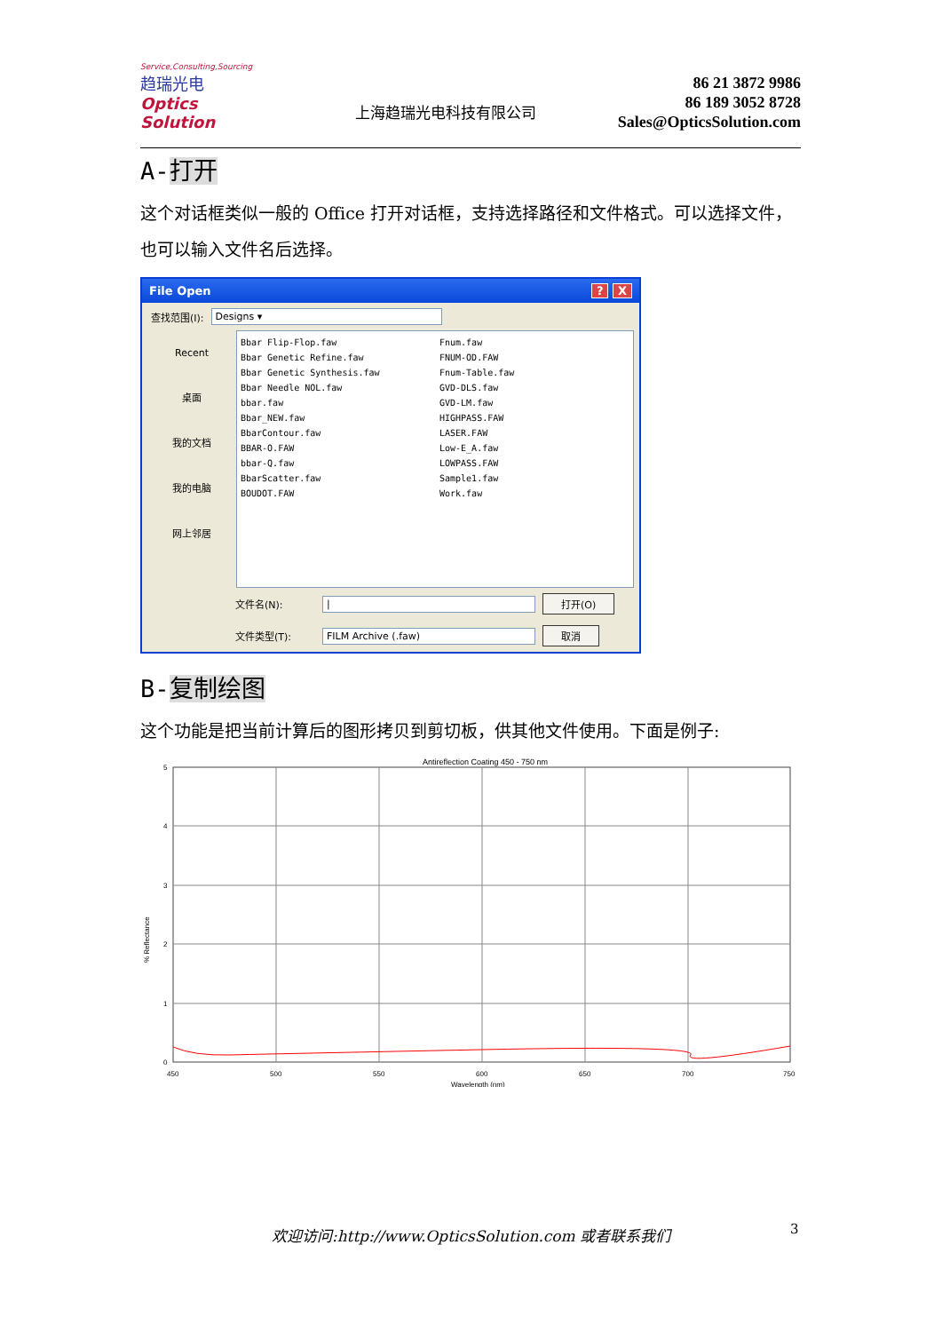Service,Consulting,Sourcing
趋瑞光电
Optics Solution
上海趋瑞光电科技有限公司
86 21 3872 9986
86 189 3052 8728
Sales@OpticsSolution.com
A-打开
这个对话框类似一般的 Office 打开对话框，支持选择路径和文件格式。可以选择文件，也可以输入文件名后选择。
File Open? X
查找范围(I): Designs ▾
Recent
桌面
我的文档
我的电脑
网上邻居
Bbar Flip-Flop.faw
Bbar Genetic Refine.faw
Bbar Genetic Synthesis.faw
Bbar Needle NOL.faw
bbar.faw
Bbar_NEW.faw
BbarContour.faw
BBAR-O.FAW
bbar-Q.faw
BbarScatter.faw
BOUDOT.FAW
Fnum.faw
FNUM-OD.FAW
Fnum-Table.faw
GVD-DLS.faw
GVD-LM.faw
HIGHPASS.FAW
LASER.FAW
Low-E_A.faw
LOWPASS.FAW
Sample1.faw
Work.faw
文件名(N): | 打开(O)
文件类型(T): FILM Archive (.faw) 取消
B-复制绘图
这个功能是把当前计算后的图形拷贝到剪切板，供其他文件使用。下面是例子:
Antireflection Coating 450 - 750 nm
5
4
3
2
1
0
450
500
550
600
650
700
750
Wavelength (nm)
% Reflectance
欢迎访问:http://www.OpticsSolution.com 或者联系我们 3